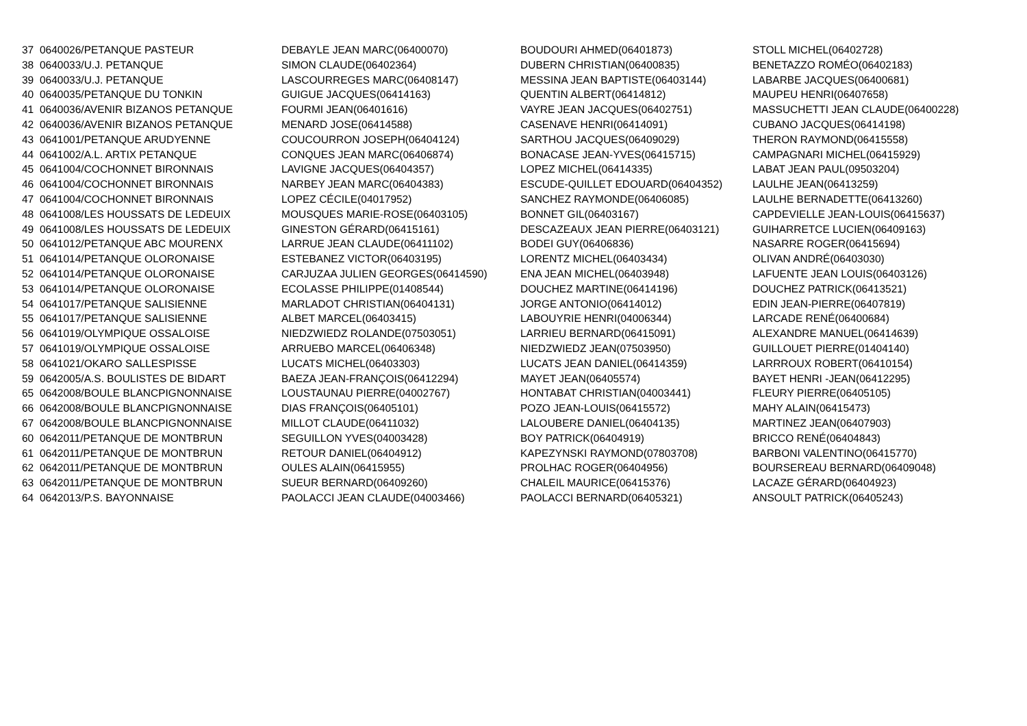| 37 | 0640026/PETANQUE PASTEUR | DEBAYLE JEAN MARC(06400070) | BOUDOURI AHMED(06401873) | STOLL MICHEL(06402728) |
| 38 | 0640033/U.J. PETANQUE | SIMON CLAUDE(06402364) | DUBERN CHRISTIAN(06400835) | BENETAZZO ROMÉO(06402183) |
| 39 | 0640033/U.J. PETANQUE | LASCOURREGES MARC(06408147) | MESSINA JEAN BAPTISTE(06403144) | LABARBE JACQUES(06400681) |
| 40 | 0640035/PETANQUE DU TONKIN | GUIGUE JACQUES(06414163) | QUENTIN ALBERT(06414812) | MAUPEU HENRI(06407658) |
| 41 | 0640036/AVENIR BIZANOS PETANQUE | FOURMI JEAN(06401616) | VAYRE JEAN JACQUES(06402751) | MASSUCHETTI JEAN CLAUDE(06400228) |
| 42 | 0640036/AVENIR BIZANOS PETANQUE | MENARD JOSE(06414588) | CASENAVE HENRI(06414091) | CUBANO JACQUES(06414198) |
| 43 | 0641001/PETANQUE ARUDYENNE | COUCOURRON JOSEPH(06404124) | SARTHOU JACQUES(06409029) | THERON RAYMOND(06415558) |
| 44 | 0641002/A.L. ARTIX PETANQUE | CONQUES JEAN MARC(06406874) | BONACASE JEAN-YVES(06415715) | CAMPAGNARI MICHEL(06415929) |
| 45 | 0641004/COCHONNET BIRONNAIS | LAVIGNE JACQUES(06404357) | LOPEZ MICHEL(06414335) | LABAT JEAN PAUL(09503204) |
| 46 | 0641004/COCHONNET BIRONNAIS | NARBEY JEAN MARC(06404383) | ESCUDE-QUILLET EDOUARD(06404352) | LAULHE JEAN(06413259) |
| 47 | 0641004/COCHONNET BIRONNAIS | LOPEZ CÉCILE(04017952) | SANCHEZ RAYMONDE(06406085) | LAULHE BERNADETTE(06413260) |
| 48 | 0641008/LES HOUSSATS DE LEDEUIX | MOUSQUES MARIE-ROSE(06403105) | BONNET GIL(06403167) | CAPDEVIELLE JEAN-LOUIS(06415637) |
| 49 | 0641008/LES HOUSSATS DE LEDEUIX | GINESTON GÉRARD(06415161) | DESCAZEAUX JEAN PIERRE(06403121) | GUIHARRETCE LUCIEN(06409163) |
| 50 | 0641012/PETANQUE ABC MOURENX | LARRUE JEAN CLAUDE(06411102) | BODEI GUY(06406836) | NASARRE ROGER(06415694) |
| 51 | 0641014/PETANQUE OLORONAISE | ESTEBANEZ VICTOR(06403195) | LORENTZ MICHEL(06403434) | OLIVAN ANDRÉ(06403030) |
| 52 | 0641014/PETANQUE OLORONAISE | CARJUZAA JULIEN GEORGES(06414590) | ENA JEAN MICHEL(06403948) | LAFUENTE JEAN LOUIS(06403126) |
| 53 | 0641014/PETANQUE OLORONAISE | ECOLASSE PHILIPPE(01408544) | DOUCHEZ MARTINE(06414196) | DOUCHEZ PATRICK(06413521) |
| 54 | 0641017/PETANQUE SALISIENNE | MARLADOT CHRISTIAN(06404131) | JORGE ANTONIO(06414012) | EDIN JEAN-PIERRE(06407819) |
| 55 | 0641017/PETANQUE SALISIENNE | ALBET MARCEL(06403415) | LABOUYRIE HENRI(04006344) | LARCADE RENÉ(06400684) |
| 56 | 0641019/OLYMPIQUE OSSALOISE | NIEDZWIEDZ ROLANDE(07503051) | LARRIEU BERNARD(06415091) | ALEXANDRE MANUEL(06414639) |
| 57 | 0641019/OLYMPIQUE OSSALOISE | ARRUEBO MARCEL(06406348) | NIEDZWIEDZ JEAN(07503950) | GUILLOUET PIERRE(01404140) |
| 58 | 0641021/OKARO SALLESPISSE | LUCATS MICHEL(06403303) | LUCATS JEAN DANIEL(06414359) | LARRROUX ROBERT(06410154) |
| 59 | 0642005/A.S. BOULISTES DE BIDART | BAEZA JEAN-FRANÇOIS(06412294) | MAYET JEAN(06405574) | BAYET HENRI -JEAN(06412295) |
| 65 | 0642008/BOULE BLANCPIGNONNAISE | LOUSTAUNAU PIERRE(04002767) | HONTABAT CHRISTIAN(04003441) | FLEURY PIERRE(06405105) |
| 66 | 0642008/BOULE BLANCPIGNONNAISE | DIAS FRANÇOIS(06405101) | POZO JEAN-LOUIS(06415572) | MAHY ALAIN(06415473) |
| 67 | 0642008/BOULE BLANCPIGNONNAISE | MILLOT CLAUDE(06411032) | LALOUBERE DANIEL(06404135) | MARTINEZ JEAN(06407903) |
| 60 | 0642011/PETANQUE DE MONTBRUN | SEGUILLON YVES(04003428) | BOY PATRICK(06404919) | BRICCO RENÉ(06404843) |
| 61 | 0642011/PETANQUE DE MONTBRUN | RETOUR DANIEL(06404912) | KAPEZYNSKI RAYMOND(07803708) | BARBONI VALENTINO(06415770) |
| 62 | 0642011/PETANQUE DE MONTBRUN | OULES ALAIN(06415955) | PROLHAC ROGER(06404956) | BOURSEREAU BERNARD(06409048) |
| 63 | 0642011/PETANQUE DE MONTBRUN | SUEUR BERNARD(06409260) | CHALEIL MAURICE(06415376) | LACAZE GÉRARD(06404923) |
| 64 | 0642013/P.S. BAYONNAISE | PAOLACCI JEAN CLAUDE(04003466) | PAOLACCI BERNARD(06405321) | ANSOULT PATRICK(06405243) |